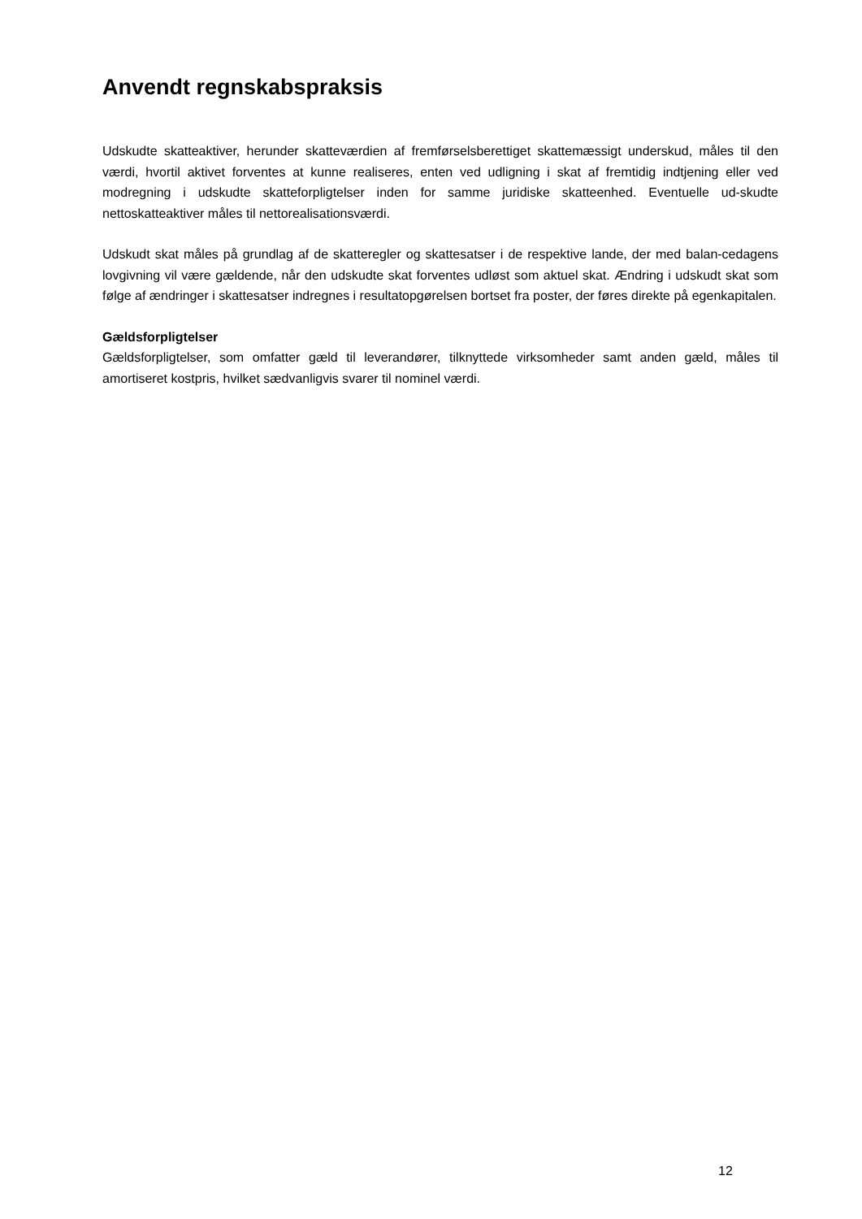Anvendt regnskabspraksis
Udskudte skatteaktiver, herunder skatteværdien af fremførselsberettiget skattemæssigt underskud, måles til den værdi, hvortil aktivet forventes at kunne realiseres, enten ved udligning i skat af fremtidig indtjening eller ved modregning i udskudte skatteforpligtelser inden for samme juridiske skatteenhed. Eventuelle ud-skudte nettoskatteaktiver måles til nettorealisationsværdi.
Udskudt skat måles på grundlag af de skatteregler og skattesatser i de respektive lande, der med balan-cedagens lovgivning vil være gældende, når den udskudte skat forventes udløst som aktuel skat. Ændring i udskudt skat som følge af ændringer i skattesatser indregnes i resultatopgørelsen bortset fra poster, der føres direkte på egenkapitalen.
Gældsforpligtelser
Gældsforpligtelser, som omfatter gæld til leverandører, tilknyttede virksomheder samt anden gæld, måles til amortiseret kostpris, hvilket sædvanligvis svarer til nominel værdi.
12